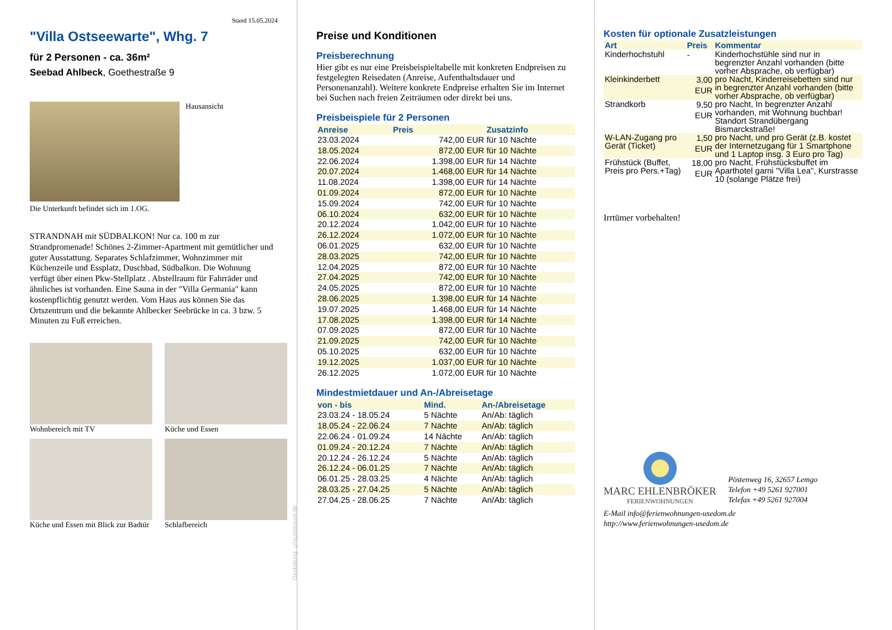Stand 15.05.2024
"Villa Ostseewarte", Whg. 7
für 2 Personen - ca. 36m²
Seebad Ahlbeck, Goethestraße 9
Hausansicht
Die Unterkunft befindet sich im 1.OG.
STRANDNAH mit SÜDBALKON! Nur ca. 100 m zur Strandpromenade! Schönes 2-Zimmer-Apartment mit gemütlicher und guter Ausstattung. Separates Schlafzimmer, Wohnzimmer mit Küchenzeile und Essplatz, Duschbad, Südbalkon. Die Wohnung verfügt über einen Pkw-Stellplatz . Abstellraum für Fahrräder und ähnliches ist vorhanden. Eine Sauna in der "Villa Germania" kann kostenpflichtig genutzt werden. Vom Haus aus können Sie das Ortszentrum und die bekannte Ahlbecker Seebrücke in ca. 3 bzw. 5 Minuten zu Fuß erreichen.
Wohnbereich mit TV
Küche und Essen
Küche und Essen mit Blick zur Badtür
Schlafbereich
Gestaltung: urlaubstraum.de
Preise und Konditionen
Preisberechnung
Hier gibt es nur eine Preisbeispieltabelle mit konkreten Endpreisen zu festgelegten Reisedaten (Anreise, Aufenthaltsdauer und Personenanzahl). Weitere konkrete Endpreise erhalten Sie im Internet bei Suchen nach freien Zeiträumen oder direkt bei uns.
Preisbeispiele für 2 Personen
| Anreise | Preis | Zusatzinfo |
| --- | --- | --- |
| 23.03.2024 | 742,00 EUR | für 10 Nächte |
| 18.05.2024 | 872,00 EUR | für 10 Nächte |
| 22.06.2024 | 1.398,00 EUR | für 14 Nächte |
| 20.07.2024 | 1.468,00 EUR | für 14 Nächte |
| 11.08.2024 | 1.398,00 EUR | für 14 Nächte |
| 01.09.2024 | 872,00 EUR | für 10 Nächte |
| 15.09.2024 | 742,00 EUR | für 10 Nächte |
| 06.10.2024 | 632,00 EUR | für 10 Nächte |
| 20.12.2024 | 1.042,00 EUR | für 10 Nächte |
| 26.12.2024 | 1.072,00 EUR | für 10 Nächte |
| 06.01.2025 | 632,00 EUR | für 10 Nächte |
| 28.03.2025 | 742,00 EUR | für 10 Nächte |
| 12.04.2025 | 872,00 EUR | für 10 Nächte |
| 27.04.2025 | 742,00 EUR | für 10 Nächte |
| 24.05.2025 | 872,00 EUR | für 10 Nächte |
| 28.06.2025 | 1.398,00 EUR | für 14 Nächte |
| 19.07.2025 | 1.468,00 EUR | für 14 Nächte |
| 17.08.2025 | 1.398,00 EUR | für 14 Nächte |
| 07.09.2025 | 872,00 EUR | für 10 Nächte |
| 21.09.2025 | 742,00 EUR | für 10 Nächte |
| 05.10.2025 | 632,00 EUR | für 10 Nächte |
| 19.12.2025 | 1.037,00 EUR | für 10 Nächte |
| 26.12.2025 | 1.072,00 EUR | für 10 Nächte |
Mindestmietdauer und An-/Abreisetage
| von - bis | Mind. | An-/Abreisetage |
| --- | --- | --- |
| 23.03.24 - 18.05.24 | 5 Nächte | An/Ab: täglich |
| 18.05.24 - 22.06.24 | 7 Nächte | An/Ab: täglich |
| 22.06.24 - 01.09.24 | 14 Nächte | An/Ab: täglich |
| 01.09.24 - 20.12.24 | 7 Nächte | An/Ab: täglich |
| 20.12.24 - 26.12.24 | 5 Nächte | An/Ab: täglich |
| 26.12.24 - 06.01.25 | 7 Nächte | An/Ab: täglich |
| 06.01.25 - 28.03.25 | 4 Nächte | An/Ab: täglich |
| 28.03.25 - 27.04.25 | 5 Nächte | An/Ab: täglich |
| 27.04.25 - 28.06.25 | 7 Nächte | An/Ab: täglich |
Kosten für optionale Zusatzleistungen
| Art | Preis | Kommentar |
| --- | --- | --- |
| Kinderhochstuhl | - | Kinderhochstühle sind nur in begrenzter Anzahl vorhanden (bitte vorher Absprache, ob verfügbar) |
| Kleinkinderbett | 3,00 EUR | pro Nacht, Kinderreisebetten sind nur in begrenzter Anzahl vorhanden (bitte vorher Absprache, ob verfügbar) |
| Strandkorb | 9,50 EUR | pro Nacht, In begrenzter Anzahl vorhanden, mit Wohnung buchbar! Standort Strandübergang Bismarckstraße! |
| W-LAN-Zugang pro Gerät (Ticket) | 1,50 EUR | pro Nacht, und pro Gerät (z.B. kostet der Internetzugang für 1 Smartphone und 1 Laptop insg. 3 Euro pro Tag) |
| Frühstück (Buffet, Preis pro Pers.+Tag) | 18,00 EUR | pro Nacht, Frühstücksbuffet im Aparthotel garni "Villa Lea", Kurstrasse 10 (solange Plätze frei) |
Irrtümer vorbehalten!
MARC EHLENBRÖKER
FERIENWOHNUNGEN
Pöstenweg 16, 32657 Lemgo
Telefon +49 5261 927001
Telefax +49 5261 927004
E-Mail info@ferienwohnungen-usedom.de
http://www.ferienwohnungen-usedom.de